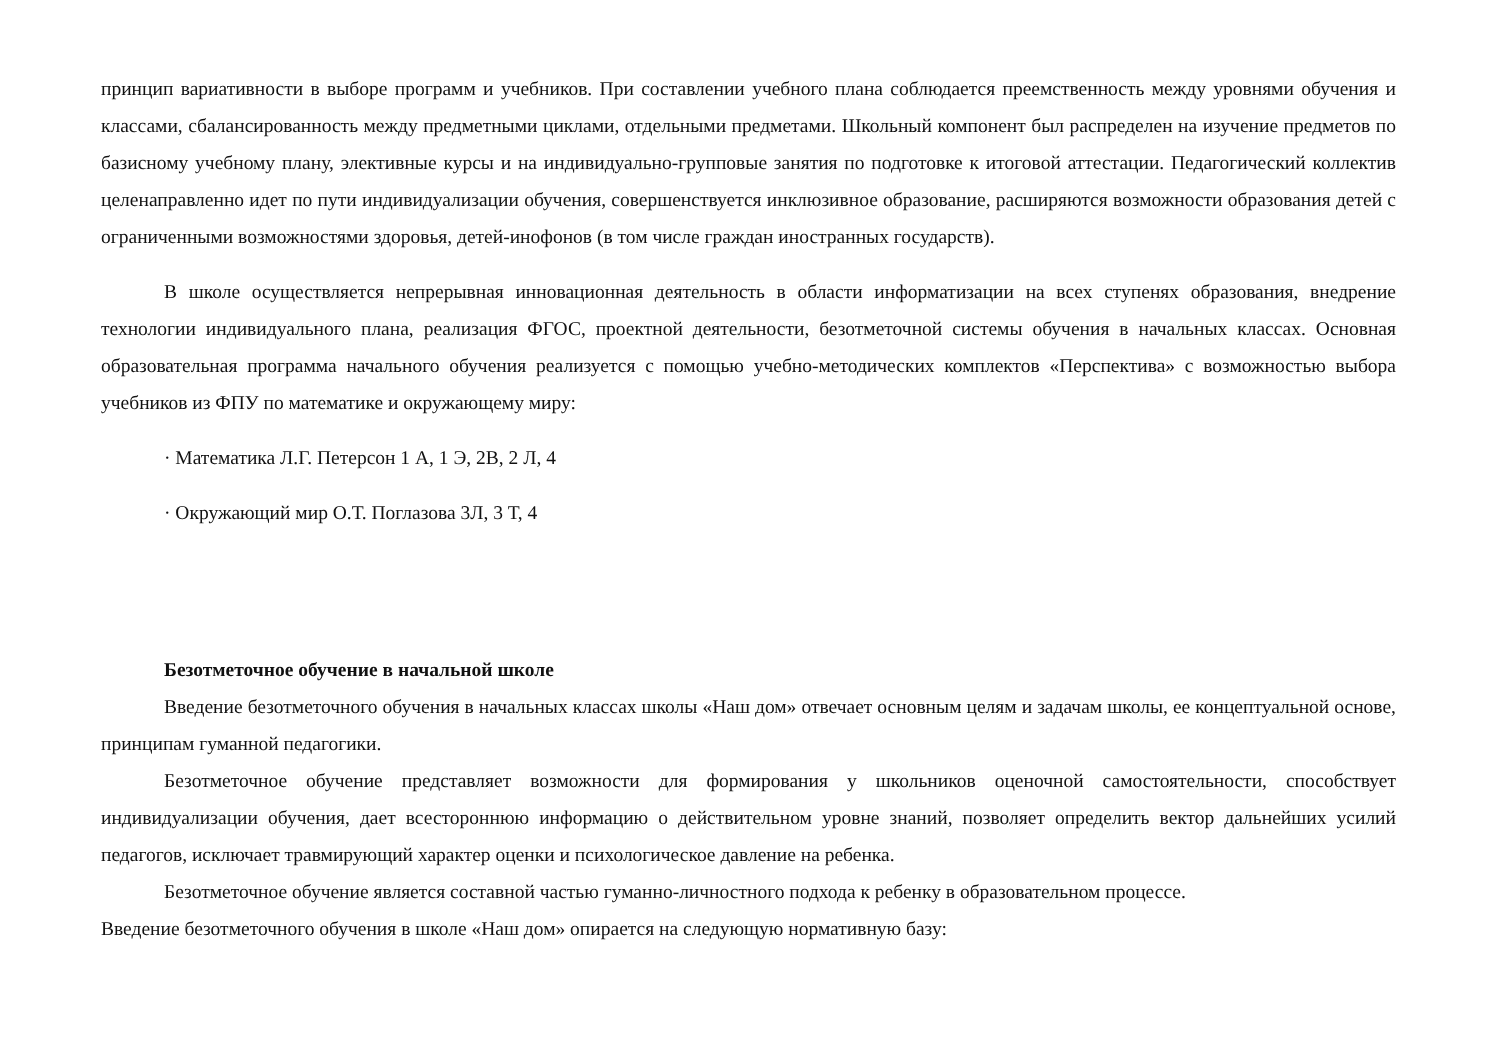принцип вариативности в выборе программ и учебников. При составлении учебного плана соблюдается преемственность между уровнями обучения и классами, сбалансированность между предметными циклами, отдельными предметами. Школьный компонент был распределен на изучение предметов по базисному учебному плану, элективные курсы и на индивидуально-групповые занятия по подготовке к итоговой аттестации. Педагогический коллектив целенаправленно идет по пути индивидуализации обучения, совершенствуется инклюзивное образование, расширяются возможности образования детей с ограниченными возможностями здоровья, детей-инофонов (в том числе граждан иностранных государств).
В школе осуществляется непрерывная инновационная деятельность в области информатизации на всех ступенях образования, внедрение технологии индивидуального плана, реализация ФГОС, проектной деятельности, безотметочной системы обучения в начальных классах. Основная образовательная программа начального обучения реализуется с помощью учебно-методических комплектов «Перспектива» с возможностью выбора учебников из ФПУ по математике и окружающему миру:
· Математика Л.Г. Петерсон 1 А, 1 Э, 2В, 2 Л, 4
· Окружающий мир О.Т. Поглазова 3Л, 3 Т, 4
Безотметочное обучение в начальной школе
Введение безотметочного обучения в начальных классах школы «Наш дом» отвечает основным целям и задачам школы, ее концептуальной основе, принципам гуманной педагогики.
Безотметочное обучение представляет возможности для формирования у школьников оценочной самостоятельности, способствует индивидуализации обучения, дает всестороннюю информацию о действительном уровне знаний, позволяет определить вектор дальнейших усилий педагогов, исключает травмирующий характер оценки и психологическое давление на ребенка.
Безотметочное обучение является составной частью гуманно-личностного подхода к ребенку в образовательном процессе.
Введение безотметочного обучения в школе «Наш дом» опирается на следующую нормативную базу: